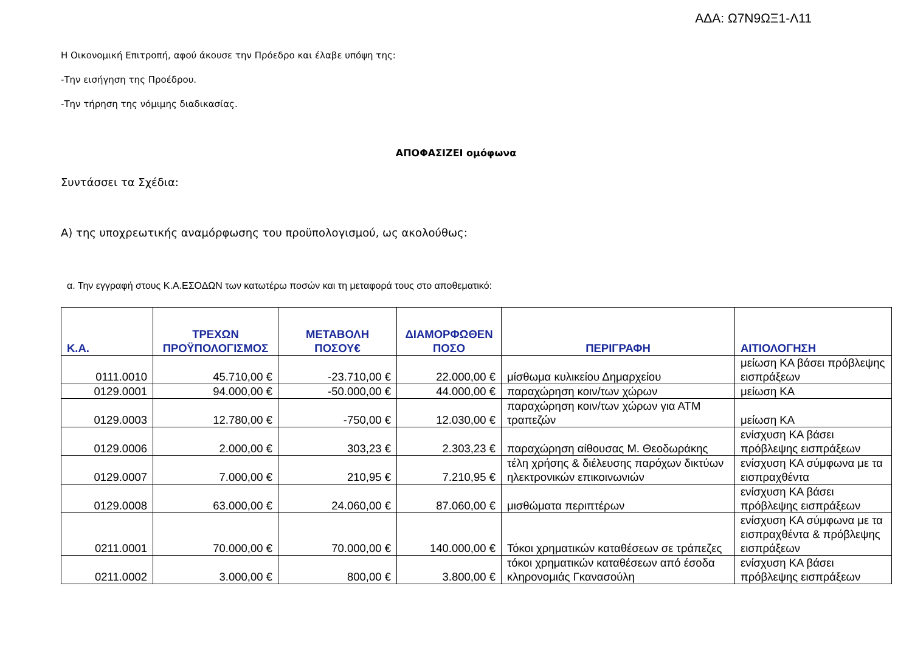ΑΔΑ: Ω7Ν9ΩΞ1-Λ11
Η Οικονομική Επιτροπή, αφού άκουσε την Πρόεδρο και έλαβε υπόψη της:
-Την εισήγηση της Προέδρου.
-Την τήρηση της νόμιμης διαδικασίας.
ΑΠΟΦΑΣΙΖΕΙ ομόφωνα
Συντάσσει τα Σχέδια:
Α) της υποχρεωτικής αναμόρφωσης του προϋπολογισμού, ως ακολούθως:
α. Την εγγραφή στους Κ.Α.ΕΣΟΔΩΝ των κατωτέρω ποσών και τη μεταφορά τους στο αποθεματικό:
| Κ.Α. | ΤΡΕΧΩΝ ΠΡΟΫΠΟΛΟΓΙΣΜΟΣ | ΜΕΤΑΒΟΛΗ ΠΟΣΟΥ€ | ΔΙΑΜΟΡΦΩΘΕΝ ΠΟΣΟ | ΠΕΡΙΓΡΑΦΗ | ΑΙΤΙΟΛΟΓΗΣΗ |
| --- | --- | --- | --- | --- | --- |
| 0111.0010 | 45.710,00 € | -23.710,00 € | 22.000,00 € | μίσθωμα κυλικείου Δημαρχείου | μείωση ΚΑ βάσει πρόβλεψης εισπράξεων |
| 0129.0001 | 94.000,00 € | -50.000,00 € | 44.000,00 € | παραχώρηση κοιν/των χώρων | μείωση ΚΑ |
| 0129.0003 | 12.780,00 € | -750,00 € | 12.030,00 € | παραχώρηση κοιν/των χώρων για ΑΤΜ τραπεζών | μείωση ΚΑ |
| 0129.0006 | 2.000,00 € | 303,23 € | 2.303,23 € | παραχώρηση αίθουσας Μ. Θεοδωράκης | ενίσχυση ΚΑ βάσει πρόβλεψης εισπράξεων |
| 0129.0007 | 7.000,00 € | 210,95 € | 7.210,95 € | τέλη χρήσης & διέλευσης παρόχων δικτύων ηλεκτρονικών επικοινωνιών | ενίσχυση ΚΑ σύμφωνα με τα εισπραχθέντα |
| 0129.0008 | 63.000,00 € | 24.060,00 € | 87.060,00 € | μισθώματα περιπτέρων | ενίσχυση ΚΑ βάσει πρόβλεψης εισπράξεων |
| 0211.0001 | 70.000,00 € | 70.000,00 € | 140.000,00 € | Τόκοι χρηματικών καταθέσεων σε τράπεζες | ενίσχυση ΚΑ σύμφωνα με τα εισπραχθέντα & πρόβλεψης εισπράξεων |
| 0211.0002 | 3.000,00 € | 800,00 € | 3.800,00 € | τόκοι χρηματικών καταθέσεων από έσοδα κληρονομιάς Γκανασούλη | ενίσχυση ΚΑ βάσει πρόβλεψης εισπράξεων |